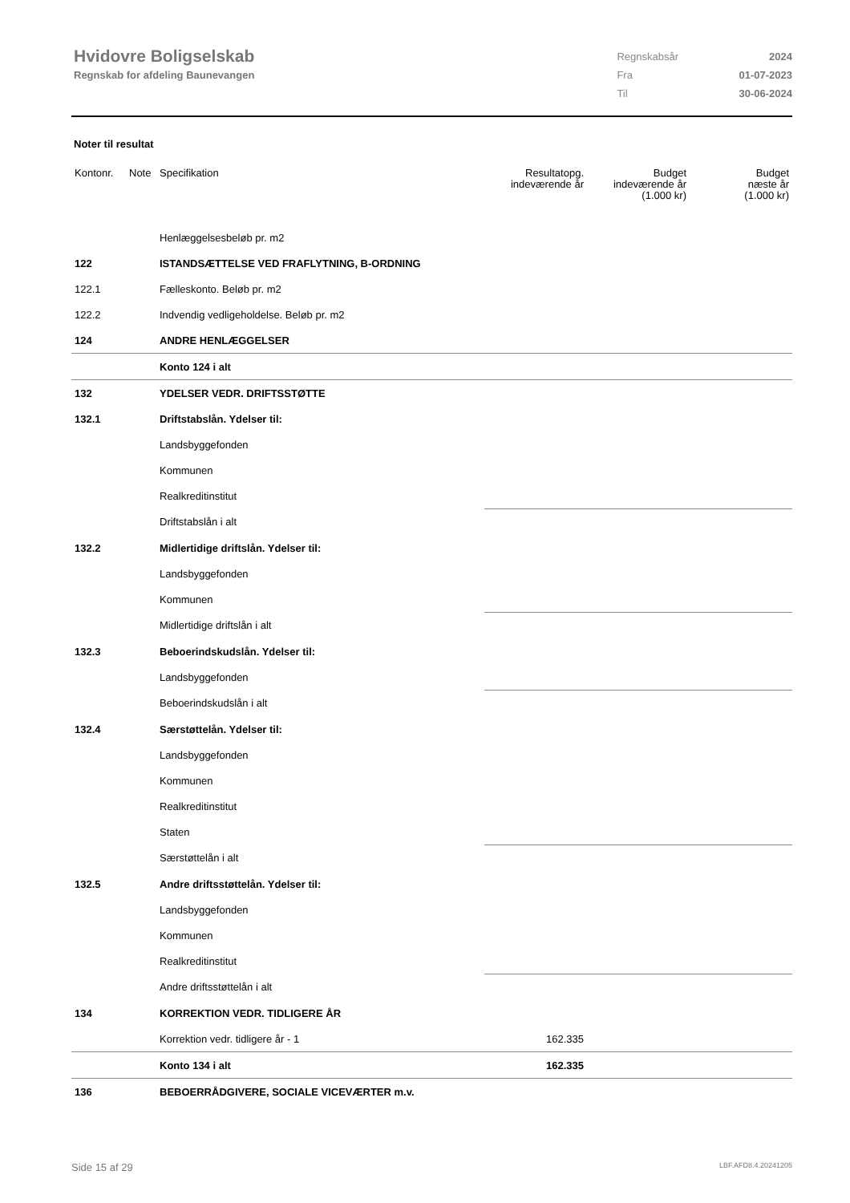Hvidovre Boligselskab
Regnskab for afdeling Baunevangen
| Regnskabsår | 2024 |
| Fra | 01-07-2023 |
| Til | 30-06-2024 |
Noter til resultat
| Kontonr. | Note | Specifikation | Resultatopg. indeværende år | Budget indeværende år (1.000 kr) | Budget næste år (1.000 kr) |
| --- | --- | --- | --- | --- | --- |
| | | Henlæggelsesbeløb pr. m2 | | | |
| 122 | | ISTANDSÆTTELSE VED FRAFLYTNING, B-ORDNING | | | |
| 122.1 | | Fælleskonto. Beløb pr. m2 | | | |
| 122.2 | | Indvendig vedligeholdelse. Beløb pr. m2 | | | |
| 124 | | ANDRE HENLÆGGELSER | | | |
| | | Konto 124 i alt | | | |
| 132 | | YDELSER VEDR. DRIFTSSTØTTE | | | |
| 132.1 | | Driftstabslån. Ydelser til: | | | |
| | | Landsbyggefonden | | | |
| | | Kommunen | | | |
| | | Realkreditinstitut | | | |
| | | Driftstabslån i alt | | | |
| 132.2 | | Midlertidige driftslån. Ydelser til: | | | |
| | | Landsbyggefonden | | | |
| | | Kommunen | | | |
| | | Midlertidige driftslån i alt | | | |
| 132.3 | | Beboerindskudslån. Ydelser til: | | | |
| | | Landsbyggefonden | | | |
| | | Beboerindskudslån i alt | | | |
| 132.4 | | Særstøttelån. Ydelser til: | | | |
| | | Landsbyggefonden | | | |
| | | Kommunen | | | |
| | | Realkreditinstitut | | | |
| | | Staten | | | |
| | | Særstøttelån i alt | | | |
| 132.5 | | Andre driftsstøttelån. Ydelser til: | | | |
| | | Landsbyggefonden | | | |
| | | Kommunen | | | |
| | | Realkreditinstitut | | | |
| | | Andre driftsstøttelån i alt | | | |
| 134 | | KORREKTION VEDR. TIDLIGERE ÅR | | | |
| | | Korrektion vedr. tidligere år - 1 | 162.335 | | |
| | | Konto 134 i alt | 162.335 | | |
| 136 | | BEBOERRÅDGIVERE, SOCIALE VICEVÆRTER m.v. | | | |
Side 15 af 29 LBF.AFD8.4.20241205